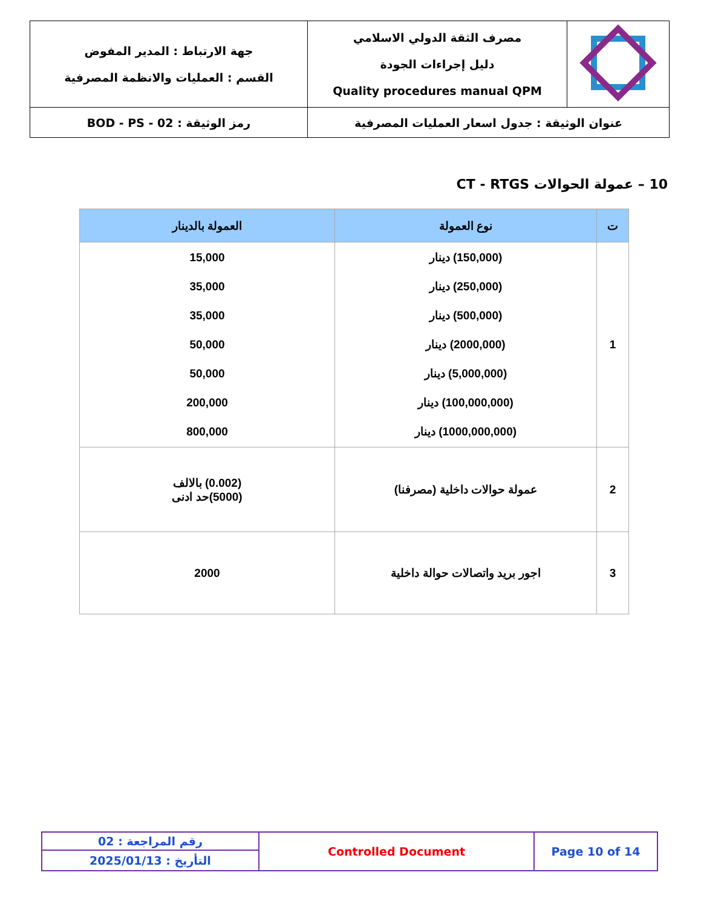| | مصرف الثقة الدولي الاسلامي دليل إجراءات الجودة Quality procedures manual QPM | جهة الارتباط : المدير المفوض القسم : العمليات والانظمة المصرفية |
| عنوان الوثيقة : جدول اسعار العمليات المصرفية | | رمز الوثيقة : BOD - PS - 02 |
10 – عمولة الحوالات CT - RTGS
| ت | نوع العمولة | العمولة بالدينار |
| --- | --- | --- |
| 1 | (150,000) دينار (250,000) دينار (500,000) دينار (2000,000) دينار (5,000,000) دينار (100,000,000) دينار (1000,000,000) دينار | 15,000 35,000 35,000 50,000 50,000 200,000 800,000 |
| 2 | عمولة حوالات داخلية (مصرفنا) | (0.002) بالالف (5000)حد ادنى |
| 3 | اجور بريد واتصالات حوالة داخلية | 2000 |
| رقم المراجعة : 02 | Controlled Document | Page 10 of 14 |
| التأريخ : 2025/01/13 | | |